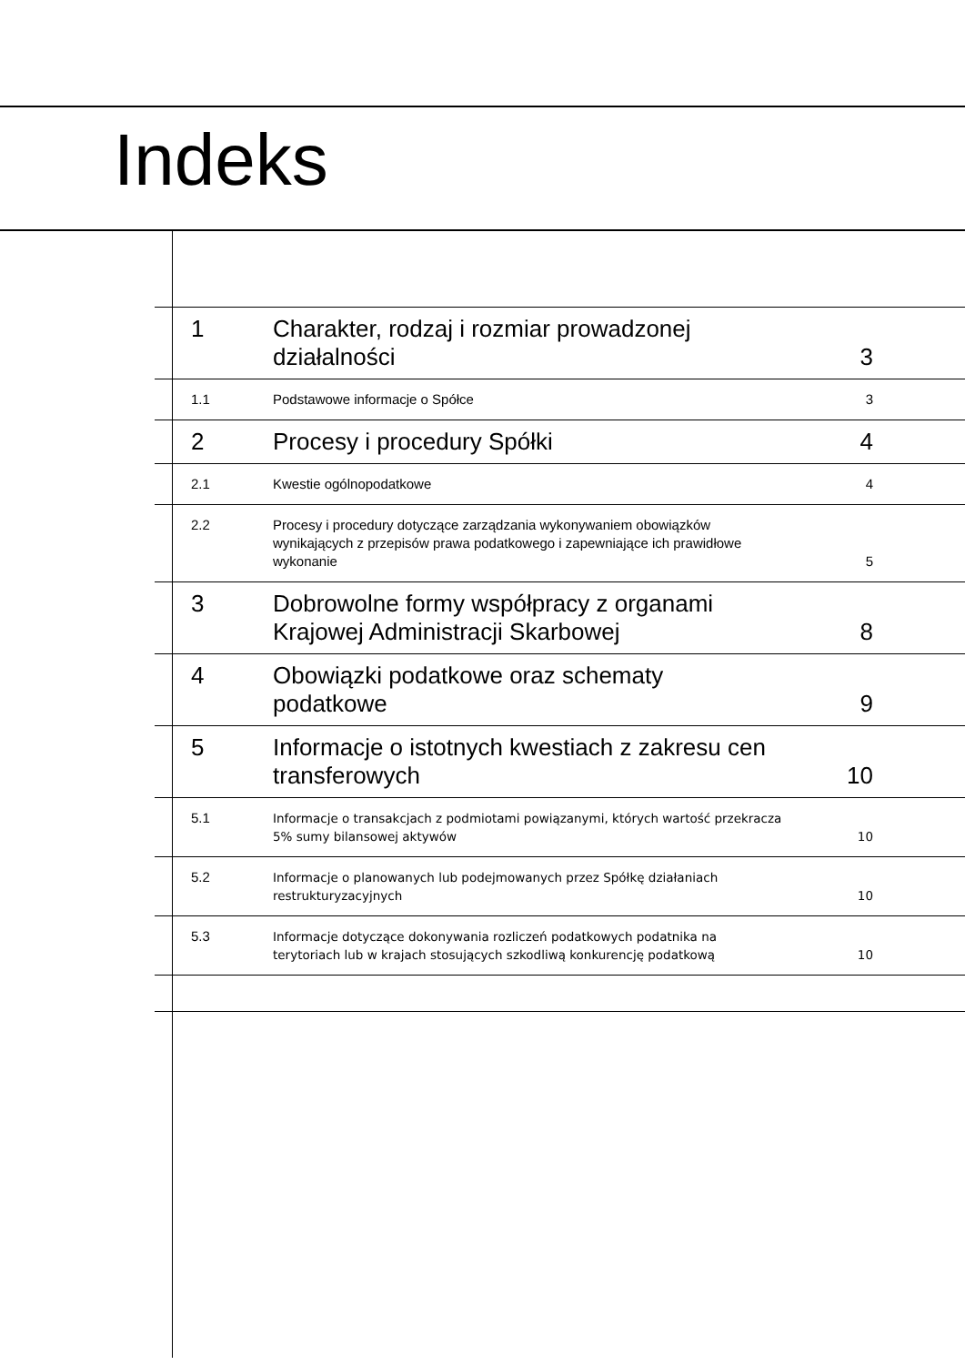Indeks
1
Charakter, rodzaj i rozmiar prowadzonej działalności
3
1.1
Podstawowe informacje o Spółce
3
2
Procesy i procedury Spółki
4
2.1
Kwestie ogólnopodatkowe
4
2.2
Procesy i procedury dotyczące zarządzania wykonywaniem obowiązków wynikających z przepisów prawa podatkowego i zapewniające ich prawidłowe wykonanie
5
3
Dobrowolne formy współpracy z organami Krajowej Administracji Skarbowej
8
4
Obowiązki podatkowe oraz schematy podatkowe
9
5
Informacje o istotnych kwestiach z zakresu cen transferowych
10
5.1
Informacje o transakcjach z podmiotami powiązanymi, których wartość przekracza 5% sumy bilansowej aktywów
10
5.2
Informacje o planowanych lub podejmowanych przez Spółkę działaniach restrukturyzacyjnych
10
5.3
Informacje dotyczące dokonywania rozliczeń podatkowych podatnika na terytoriach lub w krajach stosujących szkodliwą konkurencję podatkową
10